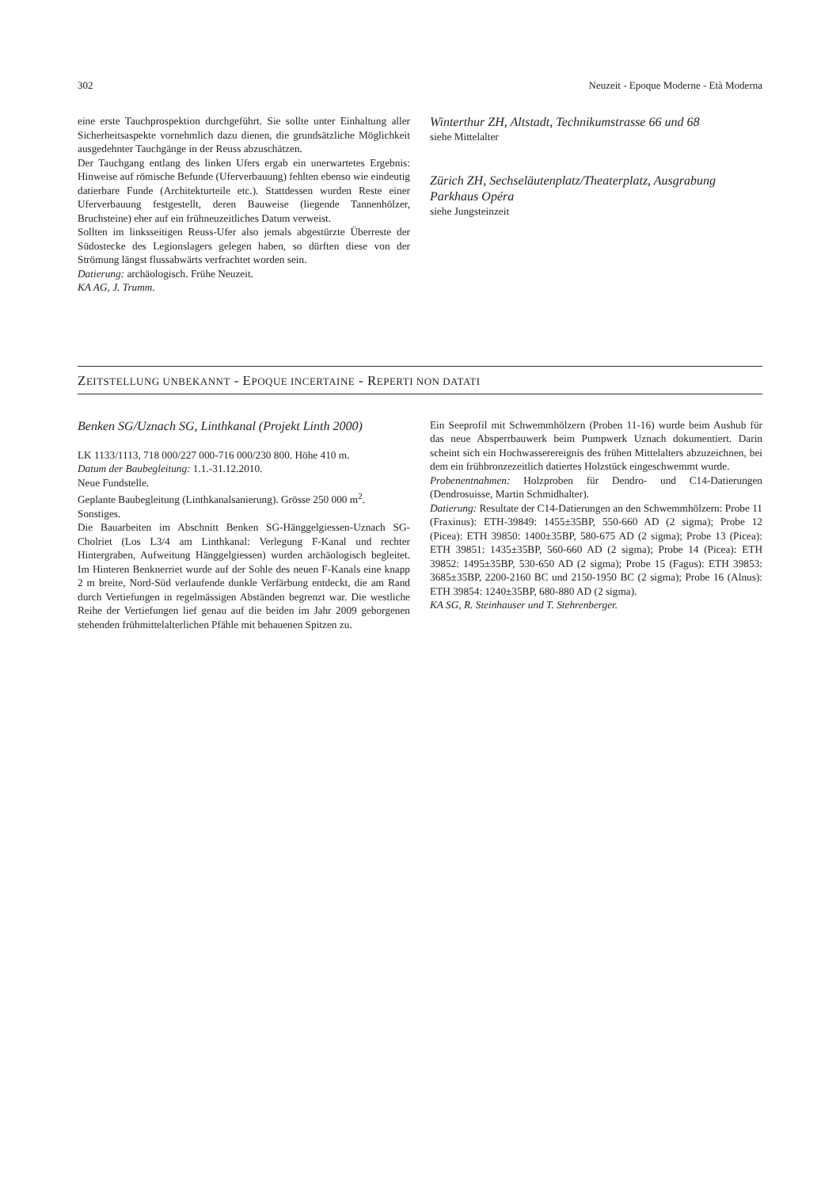302 Neuzeit - Epoque Moderne - Età Moderna
eine erste Tauchprospektion durchgeführt. Sie sollte unter Einhaltung aller Sicherheitsaspekte vornehmlich dazu dienen, die grundsätzliche Möglichkeit ausgedehnter Tauchgänge in der Reuss abzuschätzen.
Der Tauchgang entlang des linken Ufers ergab ein unerwartetes Ergebnis: Hinweise auf römische Befunde (Uferverbauung) fehlten ebenso wie eindeutig datierbare Funde (Architekturteile etc.). Stattdessen wurden Reste einer Uferverbauung festgestellt, deren Bauweise (liegende Tannenhölzer, Bruchsteine) eher auf ein frühneuzeitliches Datum verweist.
Sollten im linksseitigen Reuss-Ufer also jemals abgestürzte Überreste der Südostecke des Legionslagers gelegen haben, so dürften diese von der Strömung längst flussabwärts verfrachtet worden sein.
Datierung: archäologisch. Frühe Neuzeit.
KA AG, J. Trumm.
Winterthur ZH, Altstadt, Technikumstrasse 66 und 68
siehe Mittelalter
Zürich ZH, Sechseläutenplatz/Theaterplatz, Ausgrabung Parkhaus Opéra
siehe Jungsteinzeit
ZEITSTELLUNG UNBEKANNT - EPOQUE INCERTAINE - REPERTI NON DATATI
Benken SG/Uznach SG, Linthkanal (Projekt Linth 2000)
LK 1133/1113, 718 000/227 000-716 000/230 800. Höhe 410 m.
Datum der Baubegleitung: 1.1.-31.12.2010.
Neue Fundstelle.
Geplante Baubegleitung (Linthkanalsanierung). Grösse 250 000 m<sup>2</sup>.
Sonstiges.
Die Bauarbeiten im Abschnitt Benken SG-Hänggelgiessen-Uznach SG-Cholriet (Los L3/4 am Linthkanal: Verlegung F-Kanal und rechter Hintergraben, Aufweitung Hänggelgiessen) wurden archäologisch begleitet. Im Hinteren Benknerriet wurde auf der Sohle des neuen F-Kanals eine knapp 2 m breite, Nord-Süd verlaufende dunkle Verfärbung entdeckt, die am Rand durch Vertiefungen in regelmässigen Abständen begrenzt war. Die westliche Reihe der Vertiefungen lief genau auf die beiden im Jahr 2009 geborgenen stehenden frühmittelalterlichen Pfähle mit behauenen Spitzen zu.
Ein Seeprofil mit Schwemmhölzern (Proben 11-16) wurde beim Aushub für das neue Absperrbauwerk beim Pumpwerk Uznach dokumentiert. Darin scheint sich ein Hochwasserereignis des frühen Mittelalters abzuzeichnen, bei dem ein frühbronzezeitlich datiertes Holzstück eingeschwemmt wurde.
Probenentnahmen: Holzproben für Dendro- und C14-Datierungen (Dendrosuisse, Martin Schmidhalter).
Datierung: Resultate der C14-Datierungen an den Schwemmhölzern: Probe 11 (Fraxinus): ETH-39849: 1455±35BP, 550-660 AD (2 sigma); Probe 12 (Picea): ETH 39850: 1400±35BP, 580-675 AD (2 sigma); Probe 13 (Picea): ETH 39851: 1435±35BP, 560-660 AD (2 sigma); Probe 14 (Picea): ETH 39852: 1495±35BP, 530-650 AD (2 sigma); Probe 15 (Fagus): ETH 39853: 3685±35BP, 2200-2160 BC und 2150-1950 BC (2 sigma); Probe 16 (Alnus): ETH 39854: 1240±35BP, 680-880 AD (2 sigma).
KA SG, R. Steinhauser und T. Stehrenberger.